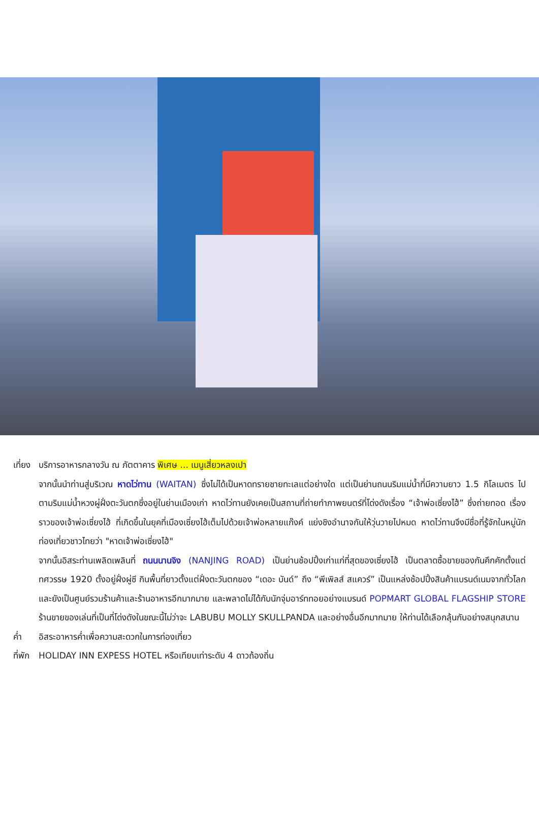เที่ยง บริการอาหารกลางวัน ณ ภัตตาคาร พิเศษ ... เมนูเสี่ยวหลงเปา
จากนั้นนำท่านสู่บริเวณ หาดไว่ทาน (WAITAN) ซึ่งไม่ได้เป็นหาดทรายชายทะเลแต่อย่างใด แต่เป็นย่านถนนริมแม่น้ำที่มีความยาว 1.5 กิโลเมตร ไปตามริมแม่น้ำหวงผู่ฝั่งตะวันตกซึ่งอยู่ในย่านเมืองเก่า หาดไว่ทานยังเคยเป็นสถานที่ถ่ายทำภาพยนตร์ที่โด่งดังเรื่อง “เจ้าพ่อเซี่ยงไฮ้” ซึ่งถ่ายทอด เรื่องราวของเจ้าพ่อเซี่ยงไฮ้ ที่เกิดขึ้นในยุคที่เมืองเซี่ยงไฮ้เต็มไปด้วยเจ้าพ่อหลายแก๊งค์ แย่งชิงอำนาจกันให้วุ่นวายไปหมด หาดไว่ทานจึงมีชื่อที่รู้จักในหมู่นักท่องเที่ยวชาวไทยว่า "หาดเจ้าพ่อเซี่ยงไฮ้"
จากนั้นอิสระท่านเพลิดเพลินที่ ถนนนานจิง (NANJING ROAD) เป็นย่านช้อปปิ้งเก่าแก่ที่สุดของเซี่ยงไฮ้ เป็นตลาดซื้อขายของกันคึกคักตั้งแต่ทศวรรษ 1920 ตั้งอยู่ฝั่งผู่ซี กินพื้นที่ยาวตั้งแต่ฝั่งตะวันตกของ “เดอะ บันด์” ถึง “พีเพิลส์ สแควร์” เป็นแหล่งช้อปปิ้งสินค้าแบรนด์เนมจากทั่วโลก และยังเป็นศูนย์รวมร้านค้าและร้านอาหารอีกมากมาย และพลาดไม่ได้กับนักจุ่มอาร์ททอยอย่างแบรนด์ POPMART GLOBAL FLAGSHIP STORE ร้านขายของเล่นที่เป็นที่โด่งดังในขณะนี้ไม่ว่าจะ LABUBU MOLLY SKULLPANDA และอย่างอื่นอีกมากมาย ให้ท่านได้เลือกลุ้นกับอย่างสนุกสนาน
ค่ำ อิสระอาหารค่ำเพื่อความสะดวกในการท่องเที่ยว
ที่พัก HOLIDAY INN EXPESS HOTEL หรือเทียบเท่าระดับ 4 ดาวถ้องถิ่น